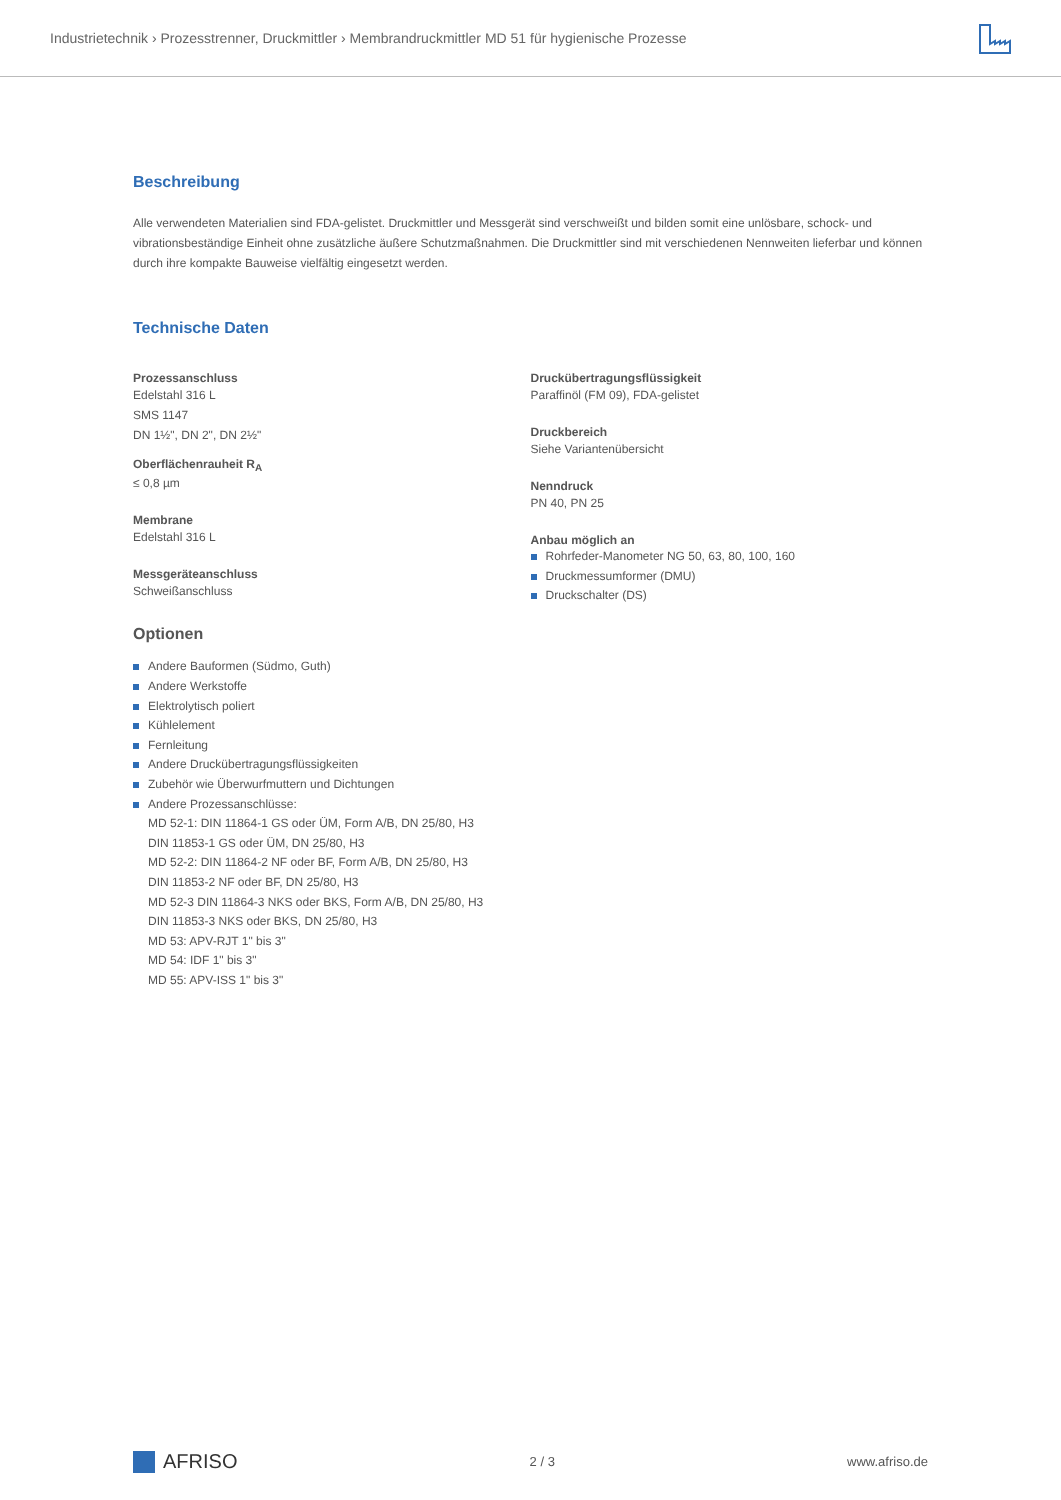Industrietechnik › Prozesstrenner, Druckmittler › Membrandruckmittler MD 51 für hygienische Prozesse
Beschreibung
Alle verwendeten Materialien sind FDA-gelistet. Druckmittler und Messgerät sind verschweißt und bilden somit eine unlösbare, schock- und vibrationsbeständige Einheit ohne zusätzliche äußere Schutzmaßnahmen. Die Druckmittler sind mit verschiedenen Nennweiten lieferbar und können durch ihre kompakte Bauweise vielfältig eingesetzt werden.
Technische Daten
Prozessanschluss
Edelstahl 316 L
SMS 1147
DN 1½", DN 2", DN 2½"
Oberflächenrauheit R<sub>A</sub>
≤ 0,8 µm
Membrane
Edelstahl 316 L
Messgeräteanschluss
Schweißanschluss
Optionen
Andere Bauformen (Südmo, Guth)
Andere Werkstoffe
Elektrolytisch poliert
Kühlelement
Fernleitung
Andere Druckübertragungsflüssigkeiten
Zubehör wie Überwurfmuttern und Dichtungen
Andere Prozessanschlüsse:
MD 52-1: DIN 11864-1 GS oder ÜM, Form A/B, DN 25/80, H3
DIN 11853-1 GS oder ÜM, DN 25/80, H3
MD 52-2: DIN 11864-2 NF oder BF, Form A/B, DN 25/80, H3
DIN 11853-2 NF oder BF, DN 25/80, H3
MD 52-3 DIN 11864-3 NKS oder BKS, Form A/B, DN 25/80, H3
DIN 11853-3 NKS oder BKS, DN 25/80, H3
MD 53: APV-RJT 1" bis 3"
MD 54: IDF 1" bis 3"
MD 55: APV-ISS 1" bis 3"
Druckübertragungsflüssigkeit
Paraffinöl (FM 09), FDA-gelistet
Druckbereich
Siehe Variantenübersicht
Nenndruck
PN 40, PN 25
Anbau möglich an
Rohrfeder-Manometer NG 50, 63, 80, 100, 160
Druckmessumformer (DMU)
Druckschalter (DS)
AFRISO
2 / 3 www.afriso.de